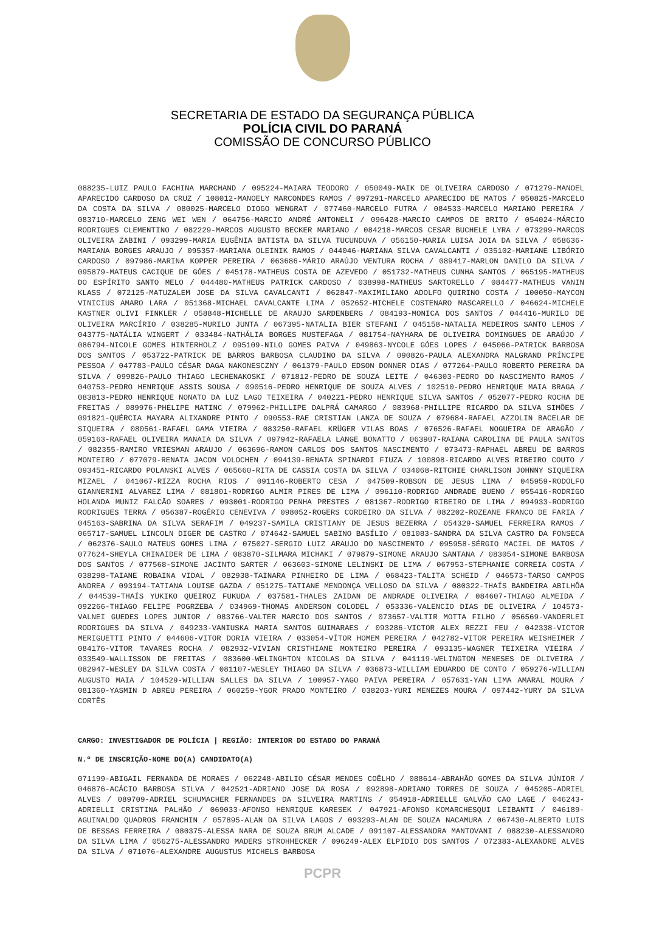SECRETARIA DE ESTADO DA SEGURANÇA PÚBLICA
POLÍCIA CIVIL DO PARANÁ
COMISSÃO DE CONCURSO PÚBLICO
088235-LUIZ PAULO FACHINA MARCHAND / 095224-MAIARA TEODORO / 050049-MAIK DE OLIVEIRA CARDOSO / 071279-MANOEL APARECIDO CARDOSO DA CRUZ / 108012-MANOELY MARCONDES RAMOS / 097291-MARCELO APARECIDO DE MATOS / 050825-MARCELO DA COSTA DA SILVA / 080025-MARCELO DIOGO WENGRAT / 077460-MARCELO FUTRA / 084533-MARCELO MARIANO PEREIRA / 083710-MARCELO ZENG WEI WEN / 064756-MARCIO ANDRÉ ANTONELI / 096428-MARCIO CAMPOS DE BRITO / 054024-MÁRCIO RODRIGUES CLEMENTINO / 082229-MARCOS AUGUSTO BECKER MARIANO / 084218-MARCOS CESAR BUCHELE LYRA / 073299-MARCOS OLIVEIRA ZABINI / 093299-MARIA EUGÊNIA BATISTA DA SILVA TUCUNDUVA / 056150-MARIA LUISA JOIA DA SILVA / 058636-MARIANA BORGES ARAUJO / 095357-MARIANA OLEINIK RAMOS / 044046-MARIANA SILVA CAVALCANTI / 035102-MARIANE LIBÓRIO CARDOSO / 097986-MARINA KOPPER PEREIRA / 063686-MÁRIO ARAÚJO VENTURA ROCHA / 089417-MARLON DANILO DA SILVA / 095879-MATEUS CACIQUE DE GÓES / 045178-MATHEUS COSTA DE AZEVEDO / 051732-MATHEUS CUNHA SANTOS / 065195-MATHEUS DO ESPÍRITO SANTO MELO / 044480-MATHEUS PATRICK CARDOSO / 038998-MATHEUS SARTORELLO / 084477-MATHEUS VANIN KLASS / 072125-MATUZALEM JOSE DA SILVA CAVALCANTI / 062847-MAXIMILIANO ADOLFO QUIRINO COSTA / 100050-MAYCON VINICIUS AMARO LARA / 051368-MICHAEL CAVALCANTE LIMA / 052652-MICHELE COSTENARO MASCARELLO / 046624-MICHELE KASTNER OLIVI FINKLER / 058848-MICHELLE DE ARAUJO SARDENBERG / 084193-MONICA DOS SANTOS / 044416-MURILO DE OLIVEIRA MARCÍRIO / 038285-MURILO JUNTA / 067395-NATALIA BIER STEFANI / 045158-NATALIA MEDEIROS SANTO LEMOS / 043775-NATÁLIA WINGERT / 033484-NATHÁLIA BORGES MUSTEFAGA / 081754-NAYHARA DE OLIVEIRA DOMINGUES DE ARAÚJO / 086794-NICOLE GOMES HINTERHOLZ / 095109-NILO GOMES PAIVA / 049863-NYCOLE GÓES LOPES / 045066-PATRICK BARBOSA DOS SANTOS / 053722-PATRICK DE BARROS BARBOSA CLAUDINO DA SILVA / 090826-PAULA ALEXANDRA MALGRAND PRÍNCIPE PESSOA / 047783-PAULO CÉSAR DAGA NAKONESCZNY / 061379-PAULO EDSON DONNER DIAS / 077264-PAULO ROBERTO PEREIRA DA SILVA / 099826-PAULO THIAGO LECHENAKOSKI / 071812-PEDRO DE SOUZA LEITE / 046303-PEDRO DO NASCIMENTO RAMOS / 040753-PEDRO HENRIQUE ASSIS SOUSA / 090516-PEDRO HENRIQUE DE SOUZA ALVES / 102510-PEDRO HENRIQUE MAIA BRAGA / 083813-PEDRO HENRIQUE NONATO DA LUZ LAGO TEIXEIRA / 040221-PEDRO HENRIQUE SILVA SANTOS / 052077-PEDRO ROCHA DE FREITAS / 089976-PHELIPE MATINC / 079962-PHILLIPE DALPRÁ CAMARGO / 083968-PHILLIPE RICARDO DA SILVA SIMÕES / 091821-QUÉRCIA MAYARA ALIXANDRE PINTO / 090553-RAE CRISTIAN LANZA DE SOUZA / 079684-RAFAEL AZZOLIN BACELAR DE SIQUEIRA / 080561-RAFAEL GAMA VIEIRA / 083250-RAFAEL KRÜGER VILAS BOAS / 076526-RAFAEL NOGUEIRA DE ARAGÃO / 059163-RAFAEL OLIVEIRA MANAIA DA SILVA / 097942-RAFAELA LANGE BONATTO / 063907-RAIANA CAROLINA DE PAULA SANTOS / 082355-RAMIRO VRIESMAN ARAUJO / 063696-RAMON CARLOS DOS SANTOS NASCIMENTO / 073473-RAPHAEL ABREU DE BARROS MONTEIRO / 077079-RENATA JACON VOLOCHEN / 094139-RENATA SPINARDI FIUZA / 100898-RICARDO ALVES RIBEIRO COUTO / 093451-RICARDO POLANSKI ALVES / 065660-RITA DE CASSIA COSTA DA SILVA / 034068-RITCHIE CHARLISON JOHNNY SIQUEIRA MIZAEL / 041067-RIZZA ROCHA RIOS / 091146-ROBERTO CESA / 047509-ROBSON DE JESUS LIMA / 045959-RODOLFO GIANNERINI ALVAREZ LIMA / 081801-RODRIGO ALMIR PIRES DE LIMA / 096110-RODRIGO ANDRADE BUENO / 055416-RODRIGO HOLANDA MUNIZ FALCÃO SOARES / 093001-RODRIGO PENHA PRESTES / 081367-RODRIGO RIBEIRO DE LIMA / 094933-RODRIGO RODRIGUES TERRA / 056387-ROGÉRIO CENEVIVA / 098052-ROGERS CORDEIRO DA SILVA / 082202-ROZEANE FRANCO DE FARIA / 045163-SABRINA DA SILVA SERAFIM / 049237-SAMILA CRISTIANY DE JESUS BEZERRA / 054329-SAMUEL FERREIRA RAMOS / 065717-SAMUEL LINCOLN DIGER DE CASTRO / 074642-SAMUEL SABINO BASÍLIO / 081083-SANDRA DA SILVA CASTRO DA FONSECA / 062376-SAULO MATEUS GOMES LIMA / 075027-SERGIO LUIZ ARAUJO DO NASCIMENTO / 095958-SÉRGIO MACIEL DE MATOS / 077624-SHEYLA CHINAIDER DE LIMA / 083870-SILMARA MICHAKI / 079879-SIMONE ARAUJO SANTANA / 083054-SIMONE BARBOSA DOS SANTOS / 077568-SIMONE JACINTO SARTER / 063603-SIMONE LELINSKI DE LIMA / 067953-STEPHANIE CORREIA COSTA / 038298-TAIANE ROBAINA VIDAL / 082938-TAINARA PINHEIRO DE LIMA / 068423-TALITA SCHEID / 046573-TARSO CAMPOS ANDREA / 093194-TATIANA LOUISE GAZDA / 051275-TATIANE MENDONÇA VELLOSO DA SILVA / 080322-THAÍS BANDEIRA ABILHÔA / 044539-THAÍS YUKIKO QUEIROZ FUKUDA / 037581-THALES ZAIDAN DE ANDRADE OLIVEIRA / 084607-THIAGO ALMEIDA / 092266-THIAGO FELIPE POGRZEBA / 034969-THOMAS ANDERSON COLODEL / 053336-VALENCIO DIAS DE OLIVEIRA / 104573-VALNEI GUEDES LOPES JUNIOR / 083766-VALTER MARCIO DOS SANTOS / 073657-VALTIR MOTTA FILHO / 056569-VANDERLEI RODRIGUES DA SILVA / 049233-VANIUSKA MARIA SANTOS GUIMARAES / 093286-VICTOR ALEX REZZI FEU / 042338-VICTOR MERIGUETTI PINTO / 044606-VITOR DORIA VIEIRA / 033054-VÍTOR HOMEM PEREIRA / 042782-VITOR PEREIRA WEISHEIMER / 084176-VITOR TAVARES ROCHA / 082932-VIVIAN CRISTHIANE MONTEIRO PEREIRA / 093135-WAGNER TEIXEIRA VIEIRA / 033549-WALLISSON DE FREITAS / 083600-WELINGHTON NICOLAS DA SILVA / 041119-WELINGTON MENESES DE OLIVEIRA / 082947-WESLEY DA SILVA COSTA / 081107-WESLEY THIAGO DA SILVA / 036873-WILLIAM EDUARDO DE CONTO / 059276-WILLIAN AUGUSTO MAIA / 104529-WILLIAN SALLES DA SILVA / 100957-YAGO PAIVA PEREIRA / 057631-YAN LIMA AMARAL MOURA / 081360-YASMIN D ABREU PEREIRA / 060259-YGOR PRADO MONTEIRO / 038203-YURI MENEZES MOURA / 097442-YURY DA SILVA CORTÊS
CARGO: INVESTIGADOR DE POLÍCIA | REGIÃO: INTERIOR DO ESTADO DO PARANÁ
N.º DE INSCRIÇÃO-NOME DO(A) CANDIDATO(A)
071199-ABIGAIL FERNANDA DE MORAES / 062248-ABILIO CÉSAR MENDES COÊLHO / 088614-ABRAHÃO GOMES DA SILVA JÚNIOR / 046876-ACÁCIO BARBOSA SILVA / 042521-ADRIANO JOSE DA ROSA / 092898-ADRIANO TORRES DE SOUZA / 045205-ADRIEL ALVES / 089709-ADRIEL SCHUMACHER FERNANDES DA SILVEIRA MARTINS / 054918-ADRIELLE GALVÃO CAO LAGE / 046243-ADRIELLI CRISTINA PALHÃO / 069033-AFONSO HENRIQUE KARESEK / 047921-AFONSO KOMARCHESQUI LEIBANTI / 046189-AGUINALDO QUADROS FRANCHIN / 057895-ALAN DA SILVA LAGOS / 093293-ALAN DE SOUZA NACAMURA / 067430-ALBERTO LUIS DE BESSAS FERREIRA / 080375-ALESSA NARA DE SOUZA BRUM ALCADE / 091107-ALESSANDRA MANTOVANI / 088230-ALESSANDRO DA SILVA LIMA / 056275-ALESSANDRO MADERS STROHHECKER / 096249-ALEX ELPIDIO DOS SANTOS / 072383-ALEXANDRE ALVES DA SILVA / 071076-ALEXANDRE AUGUSTUS MICHELS BARBOSA
PCPR